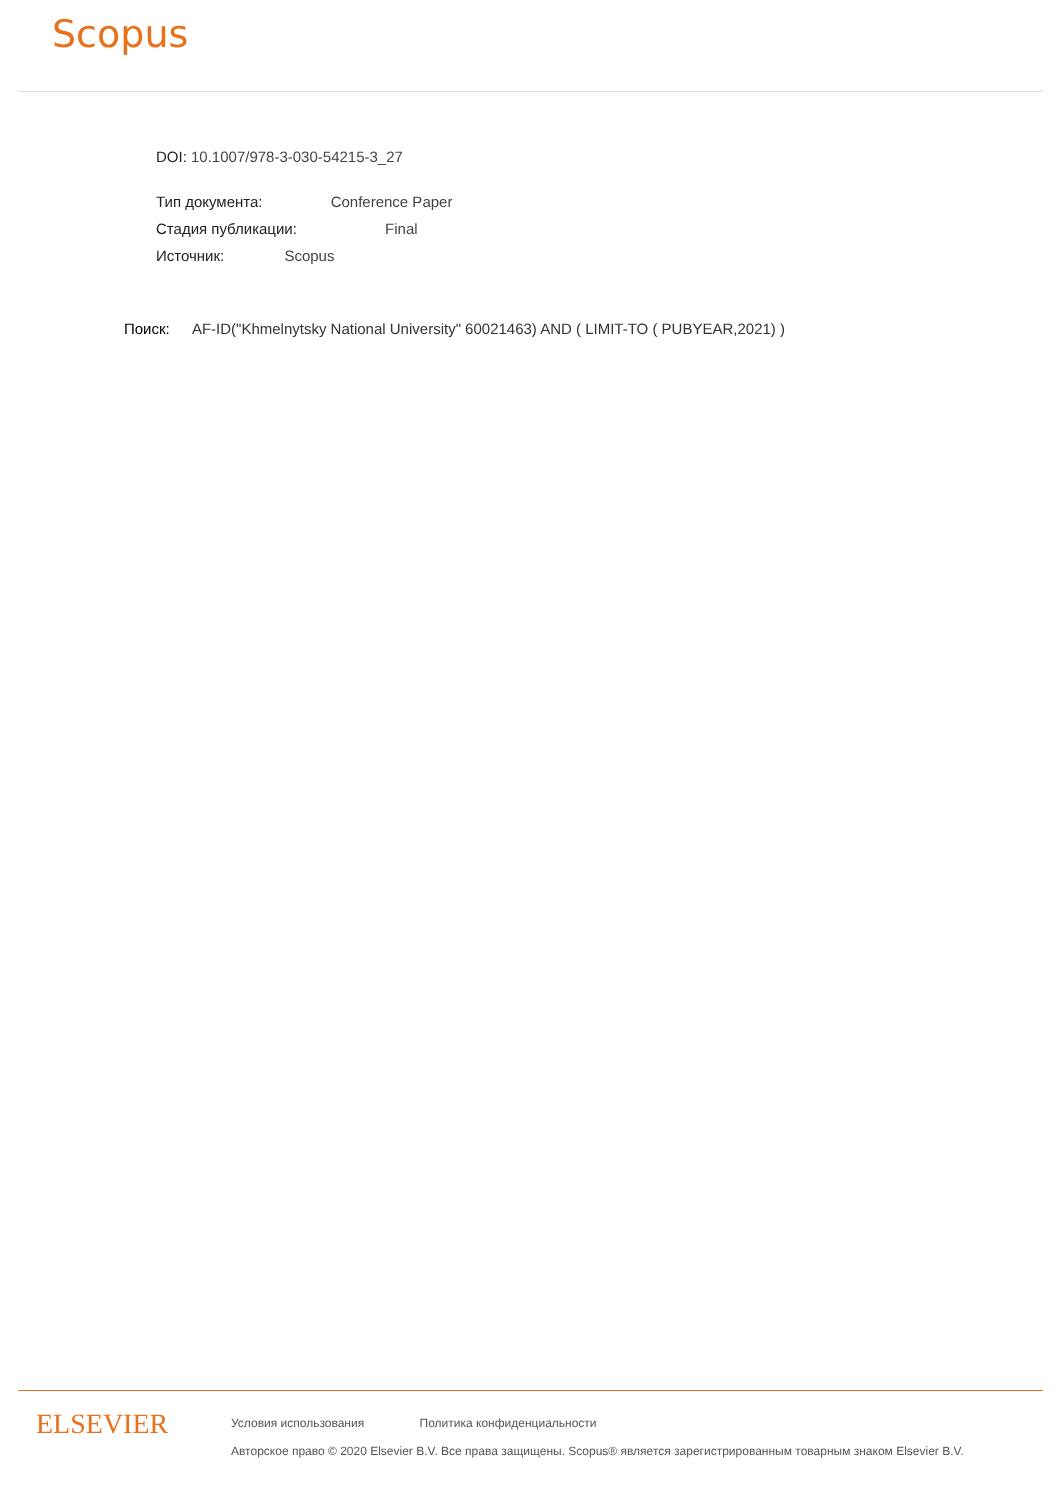Scopus
DOI: 10.1007/978-3-030-54215-3_27
Тип документа: Conference Paper
Стадия публикации: Final
Источник: Scopus
Поиск: AF-ID("Khmelnytsky National University" 60021463) AND ( LIMIT-TO ( PUBYEAR,2021) )
ELSEVIER
Условия использования Политика конфиденциальности
Авторское право © 2020 Elsevier B.V. Все права защищены. Scopus® является зарегистрированным товарным знаком Elsevier B.V.